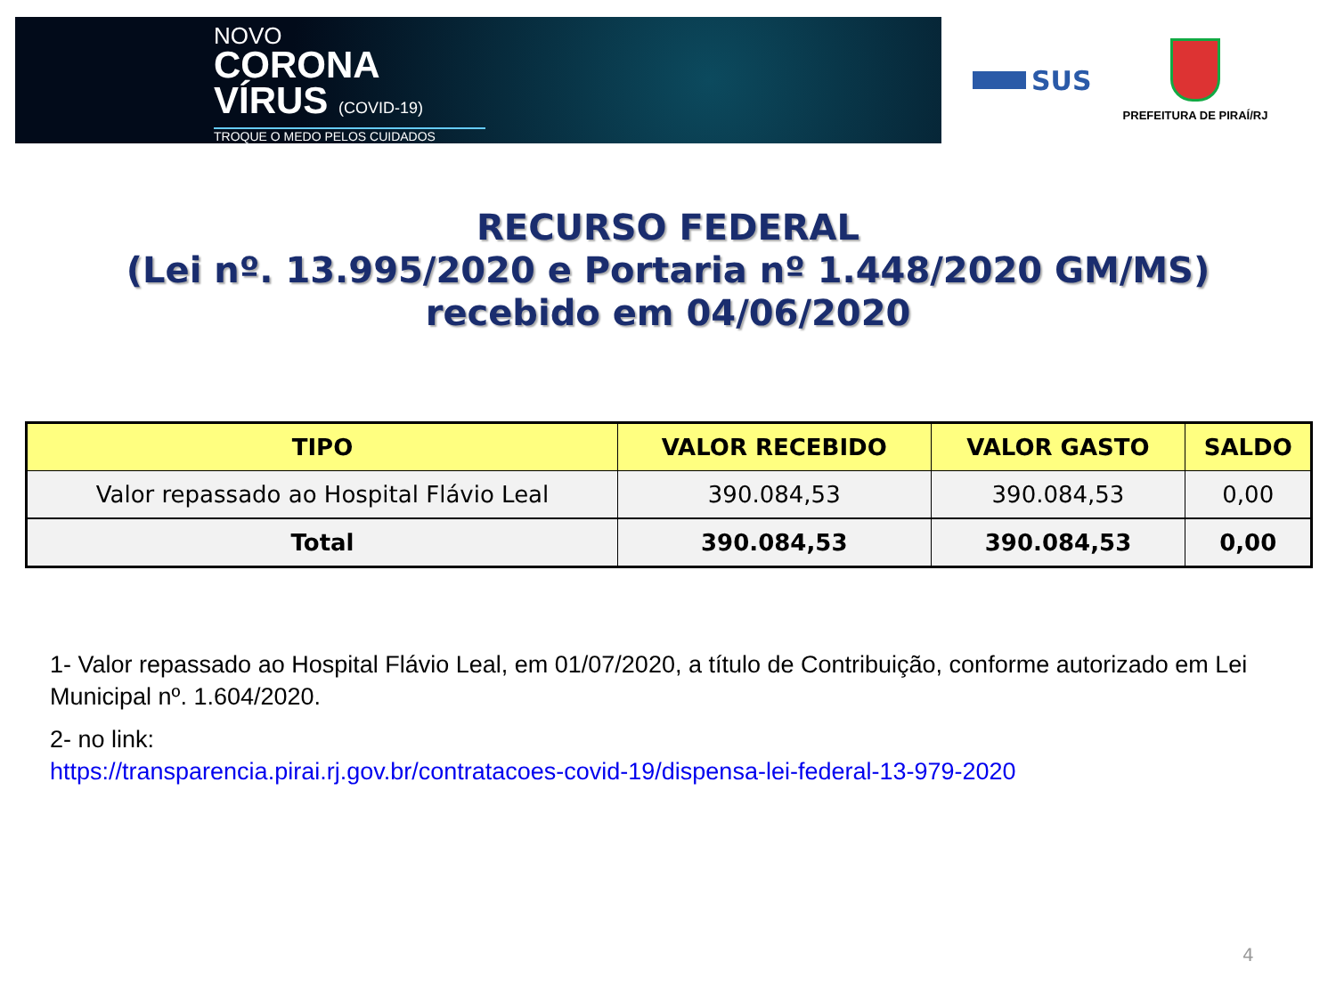NOVO
CORONA
VÍRUS (COVID-19)
TROQUE O MEDO PELOS CUIDADOS
SUS
PREFEITURA DE PIRAÍ/RJ
RECURSO FEDERAL
(Lei nº. 13.995/2020 e Portaria nº 1.448/2020 GM/MS)
recebido em 04/06/2020
| TIPO | VALOR RECEBIDO | VALOR GASTO | SALDO |
| --- | --- | --- | --- |
| Valor repassado ao Hospital Flávio Leal | 390.084,53 | 390.084,53 | 0,00 |
| Total | 390.084,53 | 390.084,53 | 0,00 |
1- Valor repassado ao Hospital Flávio Leal, em 01/07/2020, a título de Contribuição, conforme autorizado em Lei Municipal nº. 1.604/2020.
2- no link:
https://transparencia.pirai.rj.gov.br/contratacoes-covid-19/dispensa-lei-federal-13-979-2020
4